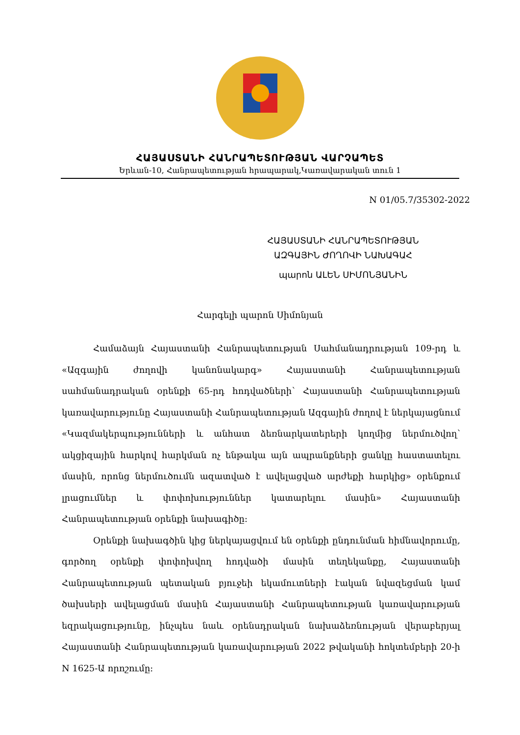ՀԱՅԱՍՏԱՆԻ ՀԱՆՐԱՊԵՏՈՒԹՅԱՆ ՎԱՐՉԱՊԵՏ
Երևան-10, Հանրապետության հրապարակ,Կառավարական տուն 1
N 01/05.7/35302-2022
ՀԱՅԱՍՏԱՆԻ ՀԱՆՐԱՊԵՏՈՒԹՅԱՆ
ԱԶԳԱՅԻՆ ԺՈՂՈՎԻ ՆԱԽԱԳԱՀ
պարոն ԱԼԵՆ ՍԻՄՈՆՅԱՆԻՆ
Հարգելի պարոն Սիմոնյան
Համաձայն Հայաստանի Հանրապետության Սահմանադրության 109-րդ և «Ազգային ժողովի կանոնակարգ» Հայաստանի Հանրապետության սահմանադրական օրենքի 65-րդ հոդվածների՝ Հայաստանի Հանրապետության կառավարությունը Հայաստանի Հանրապետության Ազգային ժողով է ներկայացնում «Կազմակերպությունների և անհատ ձեռնարկատերերի կողմից ներմուծվող՝ ակցիզային հարկով հարկման ոչ ենթակա այն ապրանքների ցանկը հաստատելու մասին, որոնց ներմուծումն ազատված է ավելացված արժեքի հարկից» օրենքում լրացումներ և փոփոխություններ կատարելու մասին» Հայաստանի Հանրապետության օրենքի նախագիծը:
Օրենքի նախագծին կից ներկայացվում են օրենքի ընդունման հիմնավորումը, գործող օրենքի փոփոխվող հոդվածի մասին տեղեկանքը, Հայաստանի Հանրապետության պետական բյուջեի եկամուտների էական նվազեցման կամ ծախսերի ավելացման մասին Հայաստանի Հանրապետության կառավարության եզրակացությունը, ինչպես նաև օրենսդրական նախաձեռնության վերաբերյալ Հայաստանի Հանրապետության կառավարության 2022 թվականի հոկտեմբերի 20-ի N 1625-Ա որոշումը: